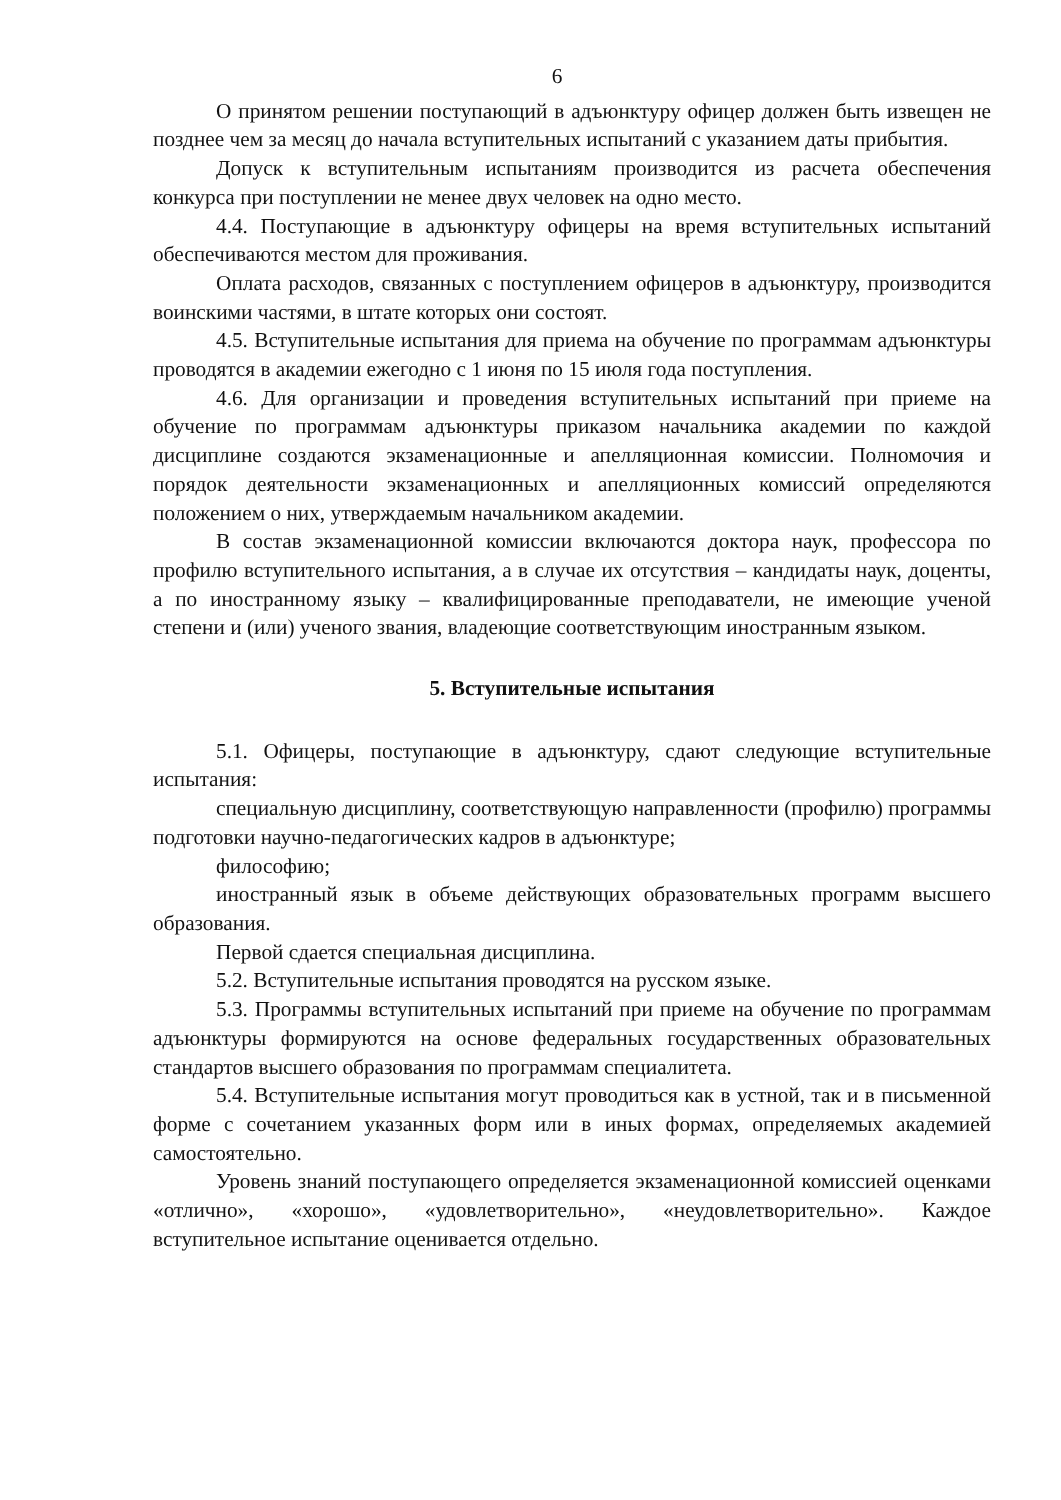6
О принятом решении поступающий в адъюнктуру офицер должен быть извещен не позднее чем за месяц до начала вступительных испытаний с указанием даты прибытия.
Допуск к вступительным испытаниям производится из расчета обеспечения конкурса при поступлении не менее двух человек на одно место.
4.4. Поступающие в адъюнктуру офицеры на время вступительных испытаний обеспечиваются местом для проживания.
Оплата расходов, связанных с поступлением офицеров в адъюнктуру, производится воинскими частями, в штате которых они состоят.
4.5. Вступительные испытания для приема на обучение по программам адъюнктуры проводятся в академии ежегодно с 1 июня по 15 июля года поступления.
4.6. Для организации и проведения вступительных испытаний при приеме на обучение по программам адъюнктуры приказом начальника академии по каждой дисциплине создаются экзаменационные и апелляционная комиссии. Полномочия и порядок деятельности экзаменационных и апелляционных комиссий определяются положением о них, утверждаемым начальником академии.
В состав экзаменационной комиссии включаются доктора наук, профессора по профилю вступительного испытания, а в случае их отсутствия – кандидаты наук, доценты, а по иностранному языку – квалифицированные преподаватели, не имеющие ученой степени и (или) ученого звания, владеющие соответствующим иностранным языком.
5. Вступительные испытания
5.1. Офицеры, поступающие в адъюнктуру, сдают следующие вступительные испытания:
специальную дисциплину, соответствующую направленности (профилю) программы подготовки научно-педагогических кадров в адъюнктуре;
философию;
иностранный язык в объеме действующих образовательных программ высшего образования.
Первой сдается специальная дисциплина.
5.2. Вступительные испытания проводятся на русском языке.
5.3. Программы вступительных испытаний при приеме на обучение по программам адъюнктуры формируются на основе федеральных государственных образовательных стандартов высшего образования по программам специалитета.
5.4. Вступительные испытания могут проводиться как в устной, так и в письменной форме с сочетанием указанных форм или в иных формах, определяемых академией самостоятельно.
Уровень знаний поступающего определяется экзаменационной комиссией оценками «отлично», «хорошо», «удовлетворительно», «неудовлетворительно». Каждое вступительное испытание оценивается отдельно.